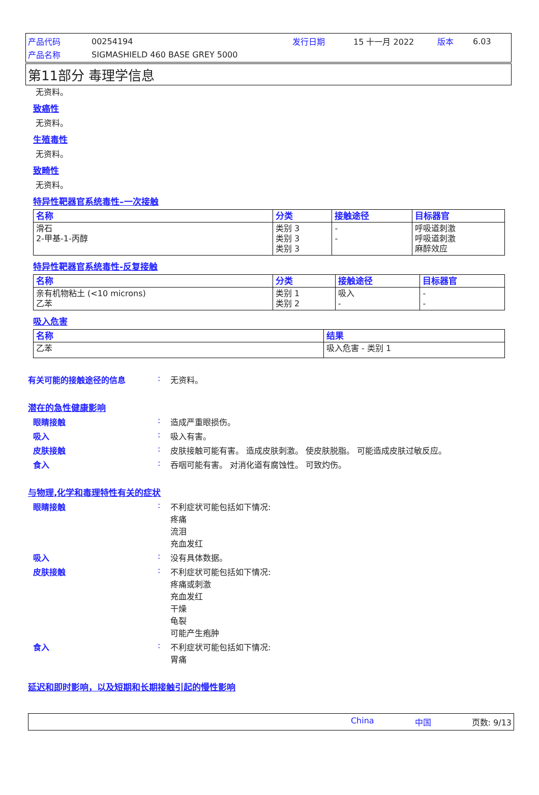产品代码 00254194 发行日期 15 十一月 2022 版本 6.03
产品名称 SIGMASHIELD 460 BASE GREY 5000
第11部分 毒理学信息
无资料。
致癌性
无资料。
生殖毒性
无资料。
致畸性
无资料。
特异性靶器官系统毒性–一次接触
| 名称 | 分类 | 接触途径 | 目标器官 |
| --- | --- | --- | --- |
| 滑石 2-甲基-1-丙醇 | 类别 3 类别 3 类别 3 | - - | 呼吸道刺激 呼吸道刺激 麻醉效应 |
特异性靶器官系统毒性-反复接触
| 名称 | 分类 | 接触途径 | 目标器官 |
| --- | --- | --- | --- |
| 亲有机物粘土 (<10 microns) 乙苯 | 类别 1 类别 2 | 吸入 - | - - |
吸入危害
| 名称 | 结果 |
| --- | --- |
| 乙苯 | 吸入危害 - 类别 1 |
有关可能的接触途径的信息: 无资料。
潜在的急性健康影响
眼睛接触: 造成严重眼损伤。
吸入: 吸入有害。
皮肤接触: 皮肤接触可能有害。 造成皮肤刺激。 使皮肤脱脂。 可能造成皮肤过敏反应。
食入: 吞咽可能有害。 对消化道有腐蚀性。 可致灼伤。
与物理,化学和毒理特性有关的症状
眼睛接触: 不利症状可能包括如下情况:
疼痛
流泪
充血发红
吸入: 没有具体数据。
皮肤接触: 不利症状可能包括如下情况:
疼痛或刺激
充血发红
干燥
龟裂
可能产生疱肿
食入: 不利症状可能包括如下情况:
胃痛
延迟和即时影响，以及短期和长期接触引起的慢性影响
China 中国 页数: 9/13